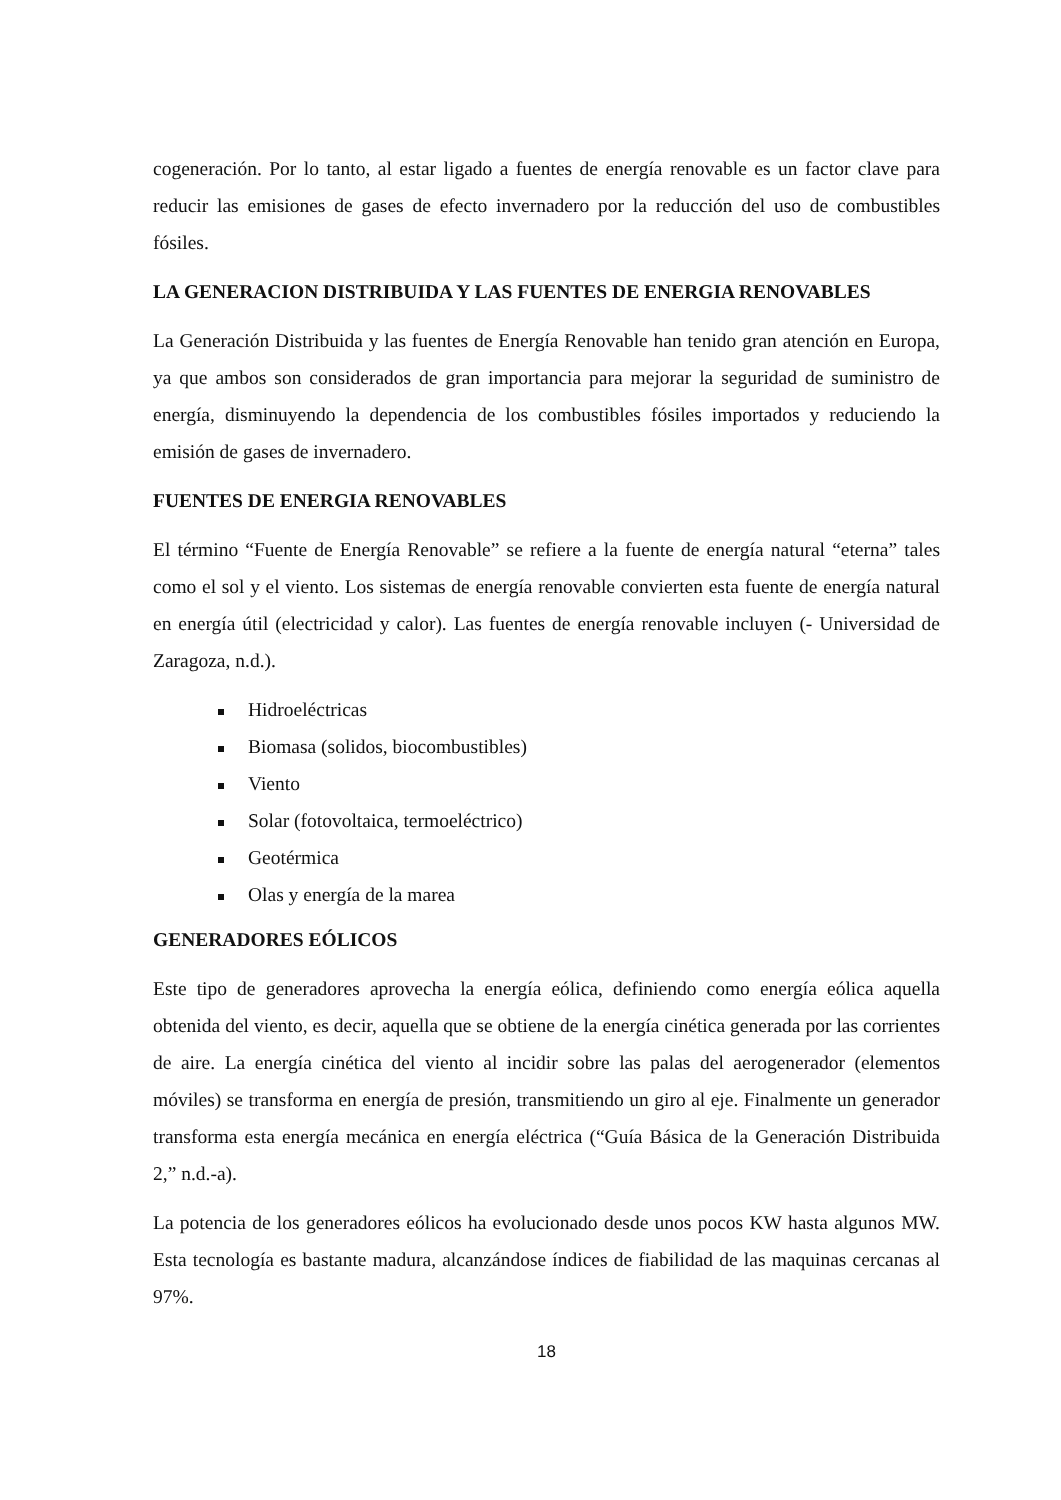cogeneración. Por lo tanto, al estar ligado a fuentes de energía renovable es un factor clave para reducir las emisiones de gases de efecto invernadero por la reducción del uso de combustibles fósiles.
LA GENERACION DISTRIBUIDA Y LAS FUENTES DE ENERGIA RENOVABLES
La Generación Distribuida y las fuentes de Energía Renovable han tenido gran atención en Europa, ya que ambos son considerados de gran importancia para mejorar la seguridad de suministro de energía, disminuyendo la dependencia de los combustibles fósiles importados y reduciendo la emisión de gases de invernadero.
FUENTES DE ENERGIA RENOVABLES
El término “Fuente de Energía Renovable” se refiere a la fuente de energía natural “eterna” tales como el sol y el viento. Los sistemas de energía renovable convierten esta fuente de energía natural en energía útil (electricidad y calor). Las fuentes de energía renovable incluyen (- Universidad de Zaragoza, n.d.).
Hidroeléctricas
Biomasa (solidos, biocombustibles)
Viento
Solar (fotovoltaica, termoeléctrico)
Geotérmica
Olas y energía de la marea
GENERADORES EÓLICOS
Este tipo de generadores aprovecha la energía eólica, definiendo como energía eólica aquella obtenida del viento, es decir, aquella que se obtiene de la energía cinética generada por las corrientes de aire. La energía cinética del viento al incidir sobre las palas del aerogenerador (elementos móviles) se transforma en energía de presión, transmitiendo un giro al eje. Finalmente un generador transforma esta energía mecánica en energía eléctrica (“Guía Básica de la Generación Distribuida 2,” n.d.-a).
La potencia de los generadores eólicos ha evolucionado desde unos pocos KW hasta algunos MW. Esta tecnología es bastante madura, alcanzándose índices de fiabilidad de las maquinas cercanas al 97%.
18